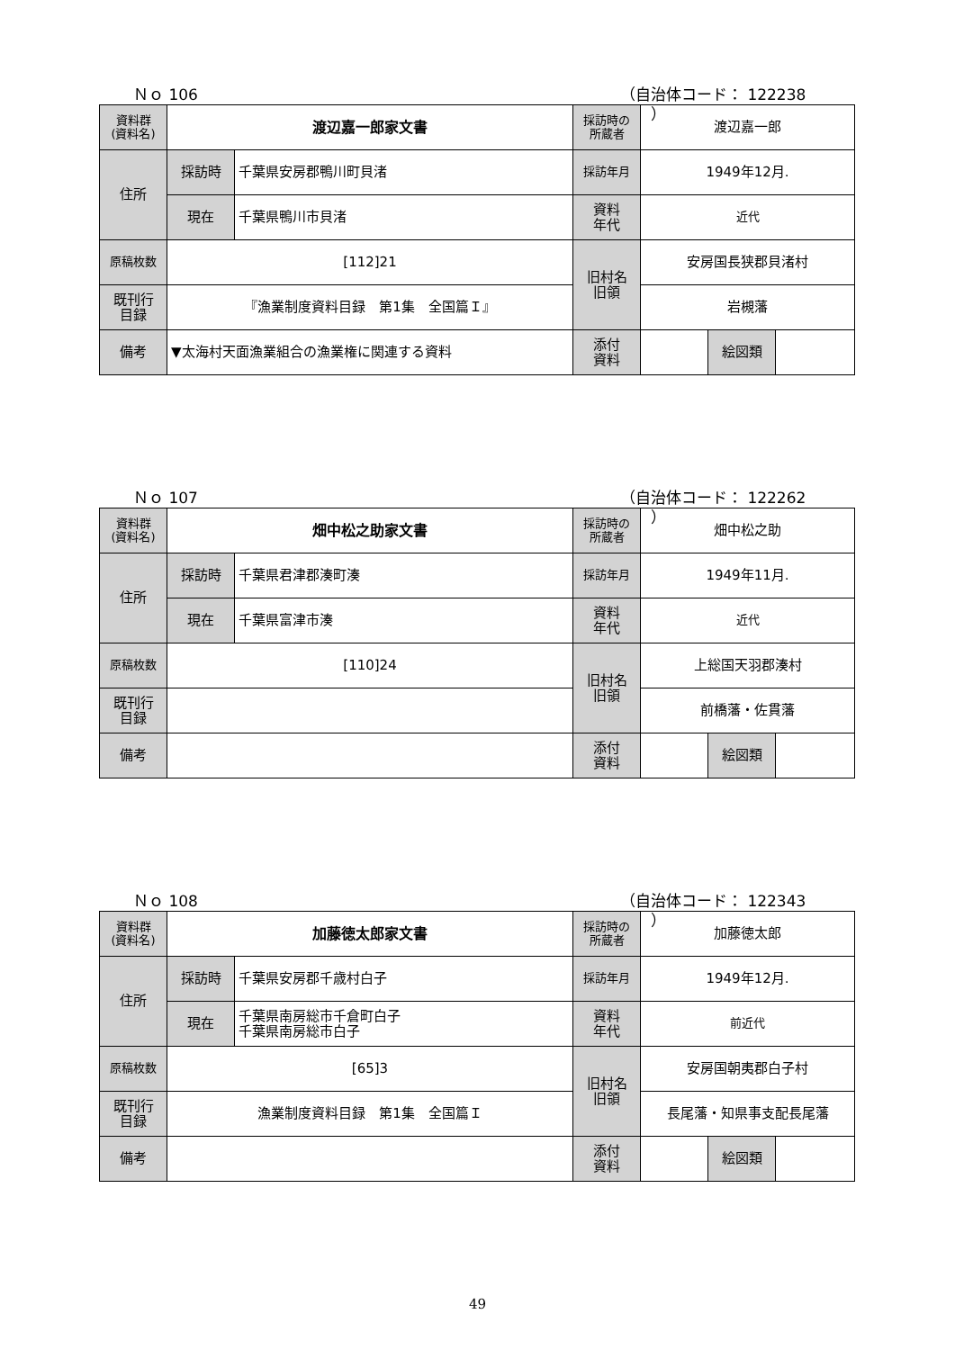Ｎｏ 106 （自治体コード： 122238 　　）
| 資料群 (資料名) | 渡辺嘉一郎家文書 | | 採訪時の 所蔵者 | 渡辺嘉一郎 | | |
| 住所 | 採訪時 | 千葉県安房郡鴨川町貝渚 | 採訪年月 | 1949年12月. | | |
| | 現在 | 千葉県鴨川市貝渚 | 資料 年代 | 近代 | | |
| 原稿枚数 | [112]21 | | 旧村名 旧領 | 安房国長狭郡貝渚村 | | |
| 既刊行 目録 | 『漁業制度資料目録 第1集 全国篇Ｉ』 | | | 岩槻藩 | | |
| 備考 | ▼太海村天面漁業組合の漁業権に関連する資料 | | | | | |
| | | | 添付 資料 | | 絵図類 | |
Ｎｏ 107 （自治体コード： 122262 　　）
| 資料群 (資料名) | 畑中松之助家文書 | | 採訪時の 所蔵者 | 畑中松之助 | | |
| 住所 | 採訪時 | 千葉県君津郡湊町湊 | 採訪年月 | 1949年11月. | | |
| | 現在 | 千葉県富津市湊 | 資料 年代 | 近代 | | |
| 原稿枚数 | [110]24 | | 旧村名 旧領 | 上総国天羽郡湊村 | | |
| 既刊行 目録 | | | | 前橋藩・佐貫藩 | | |
| 備考 | | | | | | |
| | | | 添付 資料 | | 絵図類 | |
Ｎｏ 108 （自治体コード： 122343 　　）
| 資料群 (資料名) | 加藤徳太郎家文書 | | 採訪時の 所蔵者 | 加藤徳太郎 | | |
| 住所 | 採訪時 | 千葉県安房郡千歳村白子 | 採訪年月 | 1949年12月. | | |
| | 現在 | 千葉県南房総市千倉町白子 千葉県南房総市白子 | 資料 年代 | 前近代 | | |
| 原稿枚数 | [65]3 | | 旧村名 旧領 | 安房国朝夷郡白子村 | | |
| 既刊行 目録 | 漁業制度資料目録 第1集 全国篇Ｉ | | | 長尾藩・知県事支配長尾藩 | | |
| 備考 | | | | | | |
| | | | 添付 資料 | | 絵図類 | |
49